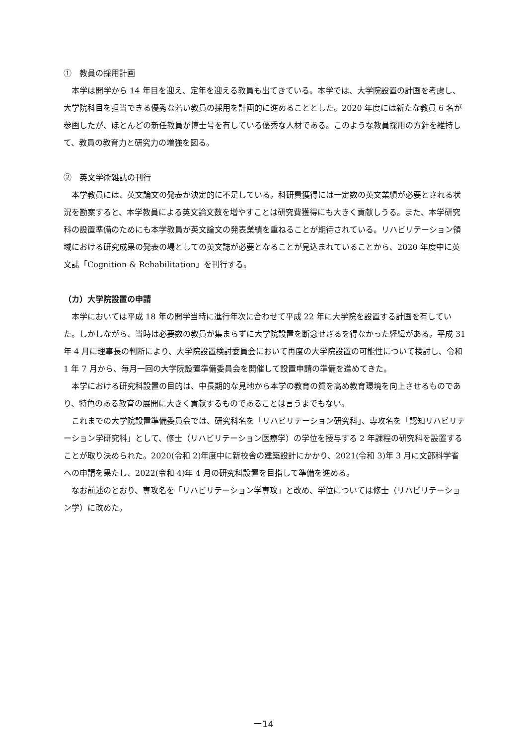①　教員の採用計画
本学は開学から 14 年目を迎え、定年を迎える教員も出てきている。本学では、大学院設置の計画を考慮し、大学院科目を担当できる優秀な若い教員の採用を計画的に進めることとした。2020 年度には新たな教員 6 名が参画したが、ほとんどの新任教員が博士号を有している優秀な人材である。このような教員採用の方針を維持して、教員の教育力と研究力の増強を図る。
②　英文学術雑誌の刊行
本学教員には、英文論文の発表が決定的に不足している。科研費獲得には一定数の英文業績が必要とされる状況を勘案すると、本学教員による英文論文数を増やすことは研究費獲得にも大きく貢献しうる。また、本学研究科の設置準備のためにも本学教員が英文論文の発表業績を重ねることが期待されている。リハビリテーション領域における研究成果の発表の場としての英文誌が必要となることが見込まれていることから、2020 年度中に英文誌「Cognition & Rehabilitation」を刊行する。
（カ）大学院設置の申請
本学においては平成 18 年の開学当時に進行年次に合わせて平成 22 年に大学院を設置する計画を有していた。しかしながら、当時は必要数の教員が集まらずに大学院設置を断念せざるを得なかった経緯がある。平成 31 年 4 月に理事長の判断により、大学院設置検討委員会において再度の大学院設置の可能性について検討し、令和 1 年 7 月から、毎月一回の大学院設置準備委員会を開催して設置申請の準備を進めてきた。
本学における研究科設置の目的は、中長期的な見地から本学の教育の質を高め教育環境を向上させるものであり、特色のある教育の展開に大きく貢献するものであることは言うまでもない。
これまでの大学院設置準備委員会では、研究科名を「リハビリテーション研究科」、専攻名を「認知リハビリテーション学研究科」として、修士（リハビリテーション医療学）の学位を授与する 2 年課程の研究科を設置することが取り決められた。2020(令和 2)年度中に新校舎の建築設計にかかり、2021(令和 3)年 3 月に文部科学省への申請を果たし、2022(令和 4)年 4 月の研究科設置を目指して準備を進める。
なお前述のとおり、専攻名を「リハビリテーション学専攻」と改め、学位については修士（リハビリテーション学）に改めた。
ー14